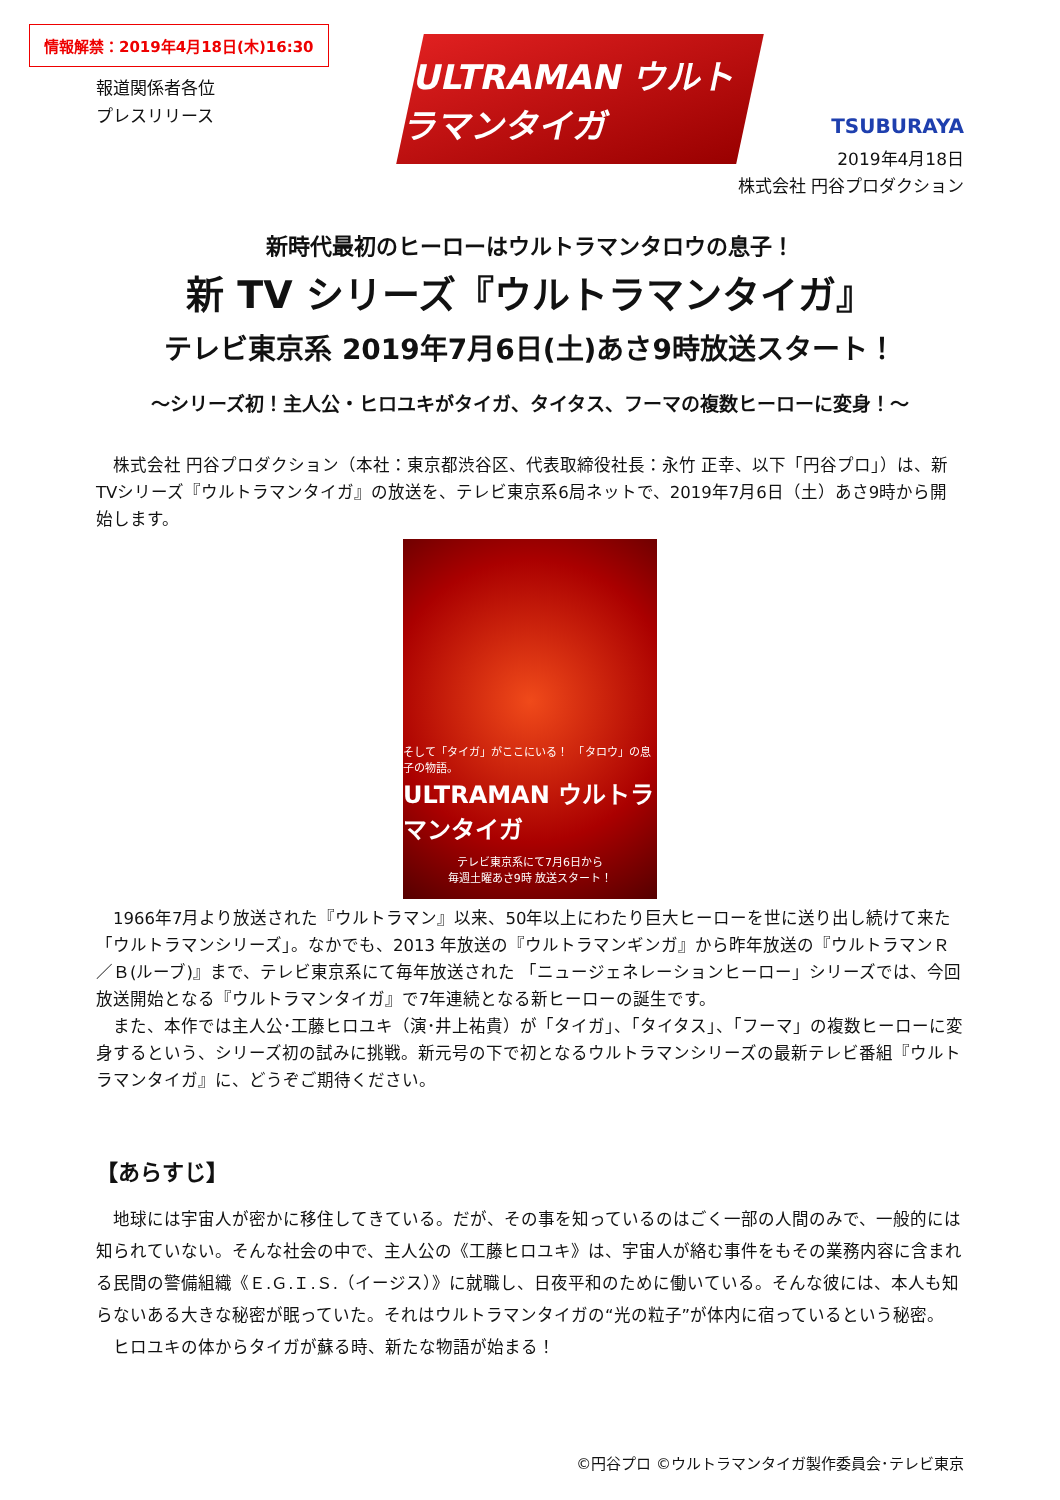情報解禁：2019年4月18日(木)16:30
ULTRAMAN ウルトラマンタイガ
TSUBURAYA
報道関係者各位
プレスリリース
2019年4月18日
株式会社 円谷プロダクション
新時代最初のヒーローはウルトラマンタロウの息子！
新 TV シリーズ『ウルトラマンタイガ』
テレビ東京系 2019年7月6日(土)あさ9時放送スタート！
～シリーズ初！主人公・ヒロユキがタイガ、タイタス、フーマの複数ヒーローに変身！～
　株式会社 円谷プロダクション（本社：東京都渋谷区、代表取締役社長：永竹 正幸、以下「円谷プロ」）は、新TVシリーズ『ウルトラマンタイガ』の放送を、テレビ東京系6局ネットで、2019年7月6日（土）あさ9時から開始します。
そして「タイガ」がここにいる！　「タロウ」の息子の物語。
ULTRAMAN ウルトラマンタイガ
テレビ東京系にて7月6日から
毎週土曜あさ9時 放送スタート！
　1966年7月より放送された『ウルトラマン』以来、50年以上にわたり巨大ヒーローを世に送り出し続けて来た「ウルトラマンシリーズ」。なかでも、2013 年放送の『ウルトラマンギンガ』から昨年放送の『ウルトラマンＲ／Ｂ(ルーブ)』まで、テレビ東京系にて毎年放送された 「ニュージェネレーションヒーロー」シリーズでは、今回放送開始となる『ウルトラマンタイガ』で7年連続となる新ヒーローの誕生です。
　また、本作では主人公･工藤ヒロユキ（演･井上祐貴）が「タイガ」、「タイタス」、「フーマ」の複数ヒーローに変身するという、シリーズ初の試みに挑戦。新元号の下で初となるウルトラマンシリーズの最新テレビ番組『ウルトラマンタイガ』に、どうぞご期待ください。
【あらすじ】
　地球には宇宙人が密かに移住してきている。だが、その事を知っているのはごく一部の人間のみで、一般的には知られていない。そんな社会の中で、主人公の《工藤ヒロユキ》は、宇宙人が絡む事件をもその業務内容に含まれる民間の警備組織《Ｅ.Ｇ.Ｉ.Ｓ.（イージス）》に就職し、日夜平和のために働いている。そんな彼には、本人も知らないある大きな秘密が眠っていた。それはウルトラマンタイガの“光の粒子”が体内に宿っているという秘密。
　ヒロユキの体からタイガが蘇る時、新たな物語が始まる！
©円谷プロ ©ウルトラマンタイガ製作委員会･テレビ東京